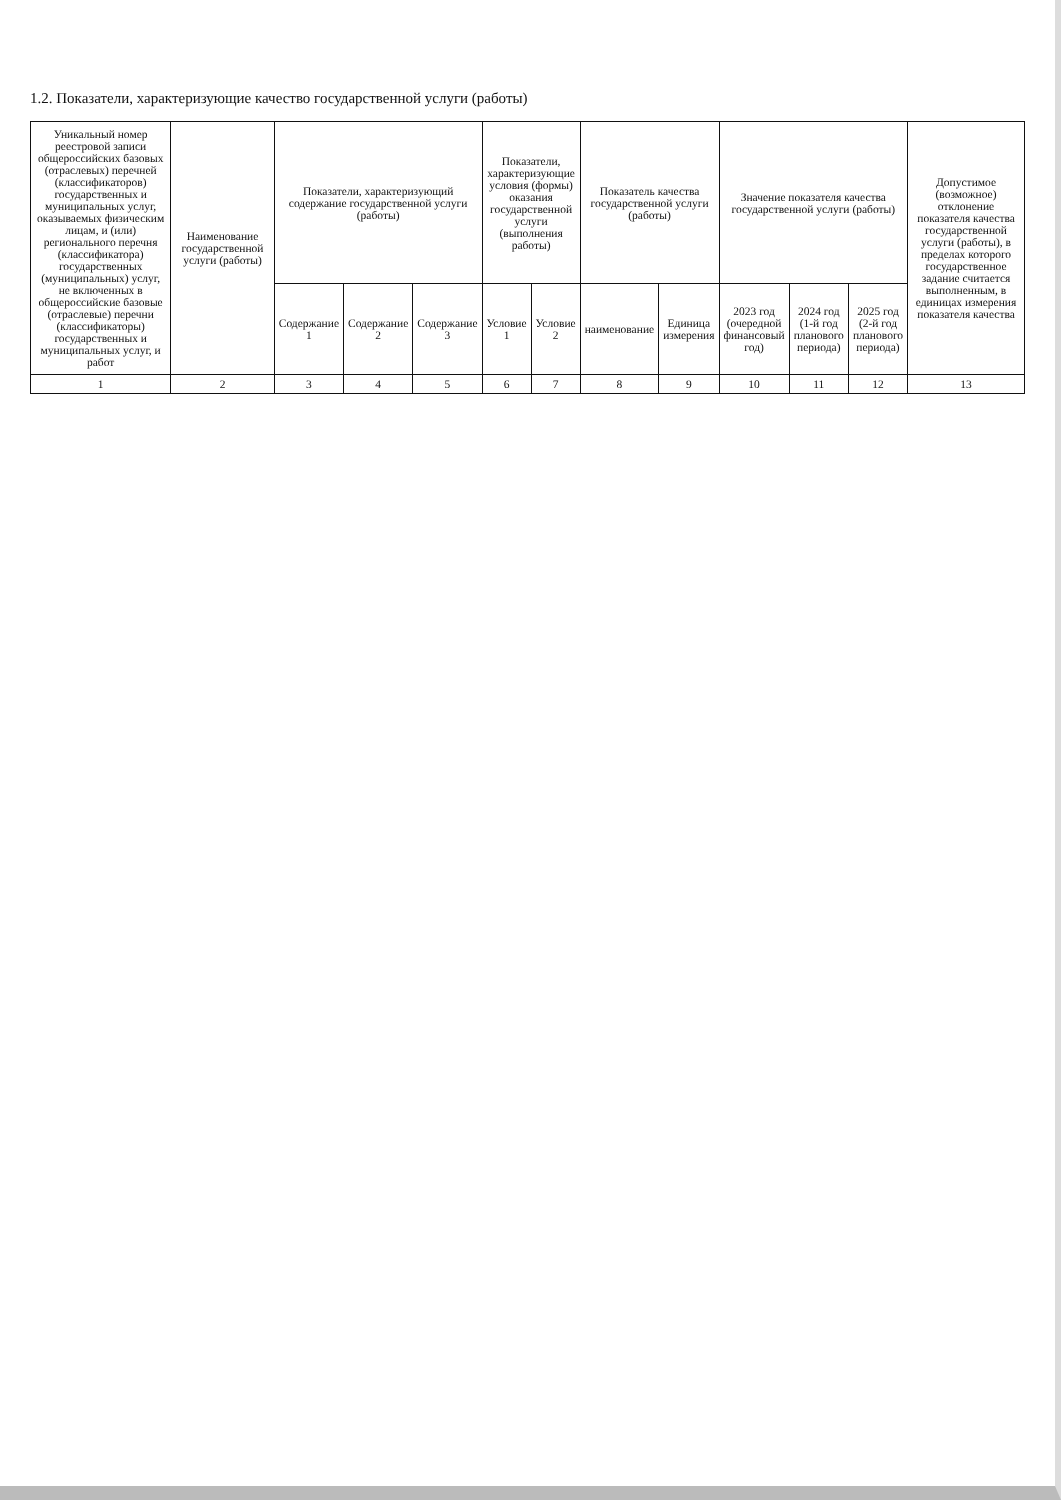1.2. Показатели, характеризующие качество государственной услуги (работы)
| Уникальный номер реестровой записи общероссийских базовых (отраслевых) перечней (классификаторов) государственных и муниципальных услуг, оказываемых физическим лицам, и (или) регионального перечня (классификатора) государственных (муниципальных) услуг, не включенных в общероссийские базовые (отраслевые) перечни (классификаторы) государственных и муниципальных услуг, и работ | Наименование государственной услуги (работы) | Показатели, характеризующий содержание государственной услуги (работы) | | | Показатели, характеризующие условия (формы) оказания государственной услуги (выполнения работы) | | Показатель качества государственной услуги (работы) | | Значение показателя качества государственной услуги (работы) | | | Допустимое (возможное) отклонение показателя качества государственной услуги (работы), в пределах которого государственное задание считается выполненным, в единицах измерения показателя качества |
| --- | --- | --- | --- | --- | --- | --- | --- | --- | --- | --- | --- | --- |
| | | Содержание 1 | Содержание 2 | Содержание 3 | Условие 1 | Условие 2 | наименование | Единица измерения | 2023 год (очередной финансовый год) | 2024 год (1-й год планового периода) | 2025 год (2-й год планового периода) | |
| 1 | 2 | 3 | 4 | 5 | 6 | 7 | 8 | 9 | 10 | 11 | 12 | 13 |